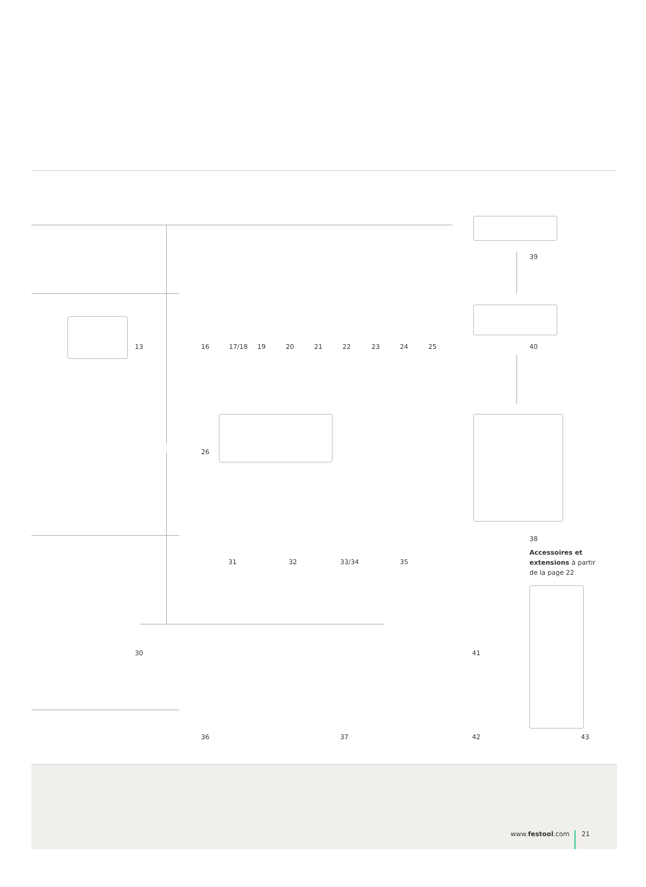13 16 17/18 19 20 21 22 23 24 25
39
40
26
38
Accessoires et extensions à partir de la page 22
31 32 33/34 35
30 41
36 37 42 43
www.festool.com 21